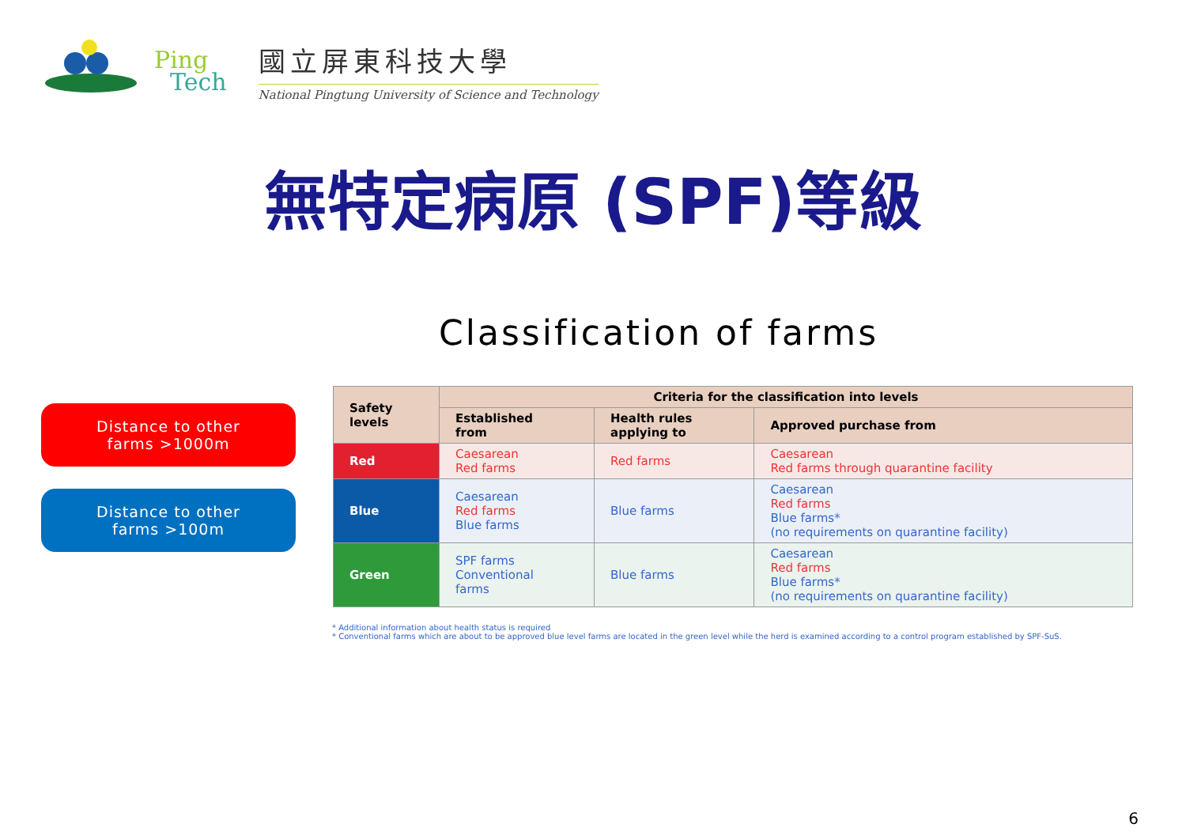Ping
Tech
國立屏東科技大學
National Pingtung University of Science and Technology
無特定病原 (SPF)等級
Classification of farms
Distance to other
farms >1000m
Distance to other
farms >100m
| Safety levels | Criteria for the classification into levels | | |
| --- | --- | --- | --- |
| | Established from | Health rules applying to | Approved purchase from |
| Red | Caesarean Red farms | Red farms | Caesarean Red farms through quarantine facility |
| Blue | Caesarean Red farms Blue farms | Blue farms | Caesarean Red farms Blue farms* (no requirements on quarantine facility) |
| Green | SPF farms Conventional farms | Blue farms | Caesarean Red farms Blue farms* (no requirements on quarantine facility) |
* Additional information about health status is required
* Conventional farms which are about to be approved blue level farms are located in the green level while the herd is examined according to a control program established by SPF-SuS.
6